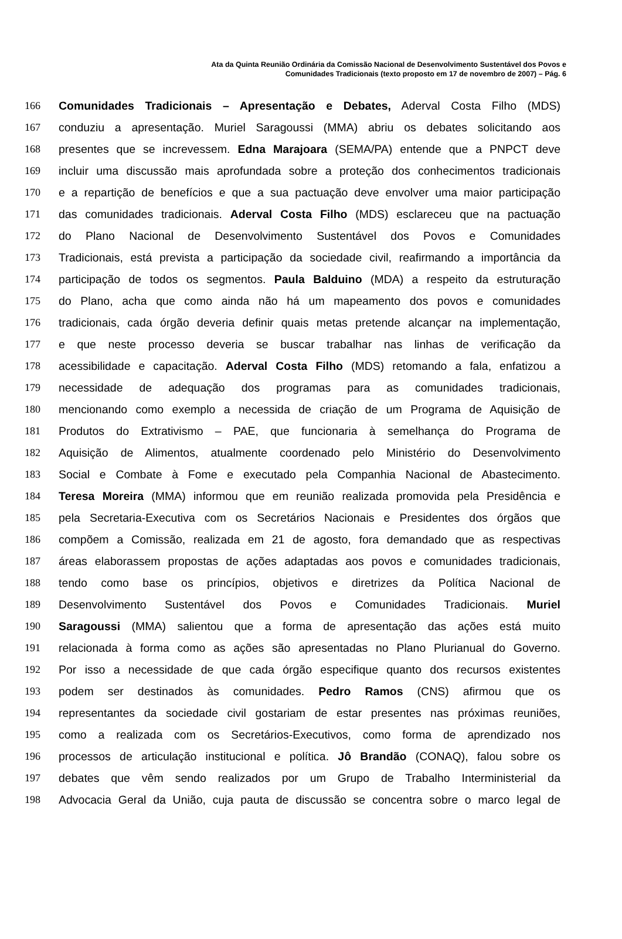Ata da Quinta Reunião Ordinária da Comissão Nacional de Desenvolvimento Sustentável dos Povos e
Comunidades Tradicionais (texto proposto em 17 de novembro de 2007) – Pág. 6
166 Comunidades Tradicionais – Apresentação e Debates, Aderval Costa Filho (MDS)
167 conduziu a apresentação. Muriel Saragoussi (MMA) abriu os debates solicitando aos
168 presentes que se increvessem. Edna Marajoara (SEMA/PA) entende que a PNPCT deve
169 incluir uma discussão mais aprofundada sobre a proteção dos conhecimentos tradicionais
170 e a repartição de benefícios e que a sua pactuação deve envolver uma maior participação
171 das comunidades tradicionais. Aderval Costa Filho (MDS) esclareceu que na pactuação
172 do Plano Nacional de Desenvolvimento Sustentável dos Povos e Comunidades
173 Tradicionais, está prevista a participação da sociedade civil, reafirmando a importância da
174 participação de todos os segmentos. Paula Balduino (MDA) a respeito da estruturação
175 do Plano, acha que como ainda não há um mapeamento dos povos e comunidades
176 tradicionais, cada órgão deveria definir quais metas pretende alcançar na implementação,
177 e que neste processo deveria se buscar trabalhar nas linhas de verificação da
178 acessibilidade e capacitação. Aderval Costa Filho (MDS) retomando a fala, enfatizou a
179 necessidade de adequação dos programas para as comunidades tradicionais,
180 mencionando como exemplo a necessida de criação de um Programa de Aquisição de
181 Produtos do Extrativismo – PAE, que funcionaria à semelhança do Programa de
182 Aquisição de Alimentos, atualmente coordenado pelo Ministério do Desenvolvimento
183 Social e Combate à Fome e executado pela Companhia Nacional de Abastecimento.
184 Teresa Moreira (MMA) informou que em reunião realizada promovida pela Presidência e
185 pela Secretaria-Executiva com os Secretários Nacionais e Presidentes dos órgãos que
186 compõem a Comissão, realizada em 21 de agosto, fora demandado que as respectivas
187 áreas elaborassem propostas de ações adaptadas aos povos e comunidades tradicionais,
188 tendo como base os princípios, objetivos e diretrizes da Política Nacional de
189 Desenvolvimento Sustentável dos Povos e Comunidades Tradicionais. Muriel
190 Saragoussi (MMA) salientou que a forma de apresentação das ações está muito
191 relacionada à forma como as ações são apresentadas no Plano Plurianual do Governo.
192 Por isso a necessidade de que cada órgão especifique quanto dos recursos existentes
193 podem ser destinados às comunidades. Pedro Ramos (CNS) afirmou que os
194 representantes da sociedade civil gostariam de estar presentes nas próximas reuniões,
195 como a realizada com os Secretários-Executivos, como forma de aprendizado nos
196 processos de articulação institucional e política. Jô Brandão (CONAQ), falou sobre os
197 debates que vêm sendo realizados por um Grupo de Trabalho Interministerial da
198 Advocacia Geral da União, cuja pauta de discussão se concentra sobre o marco legal de